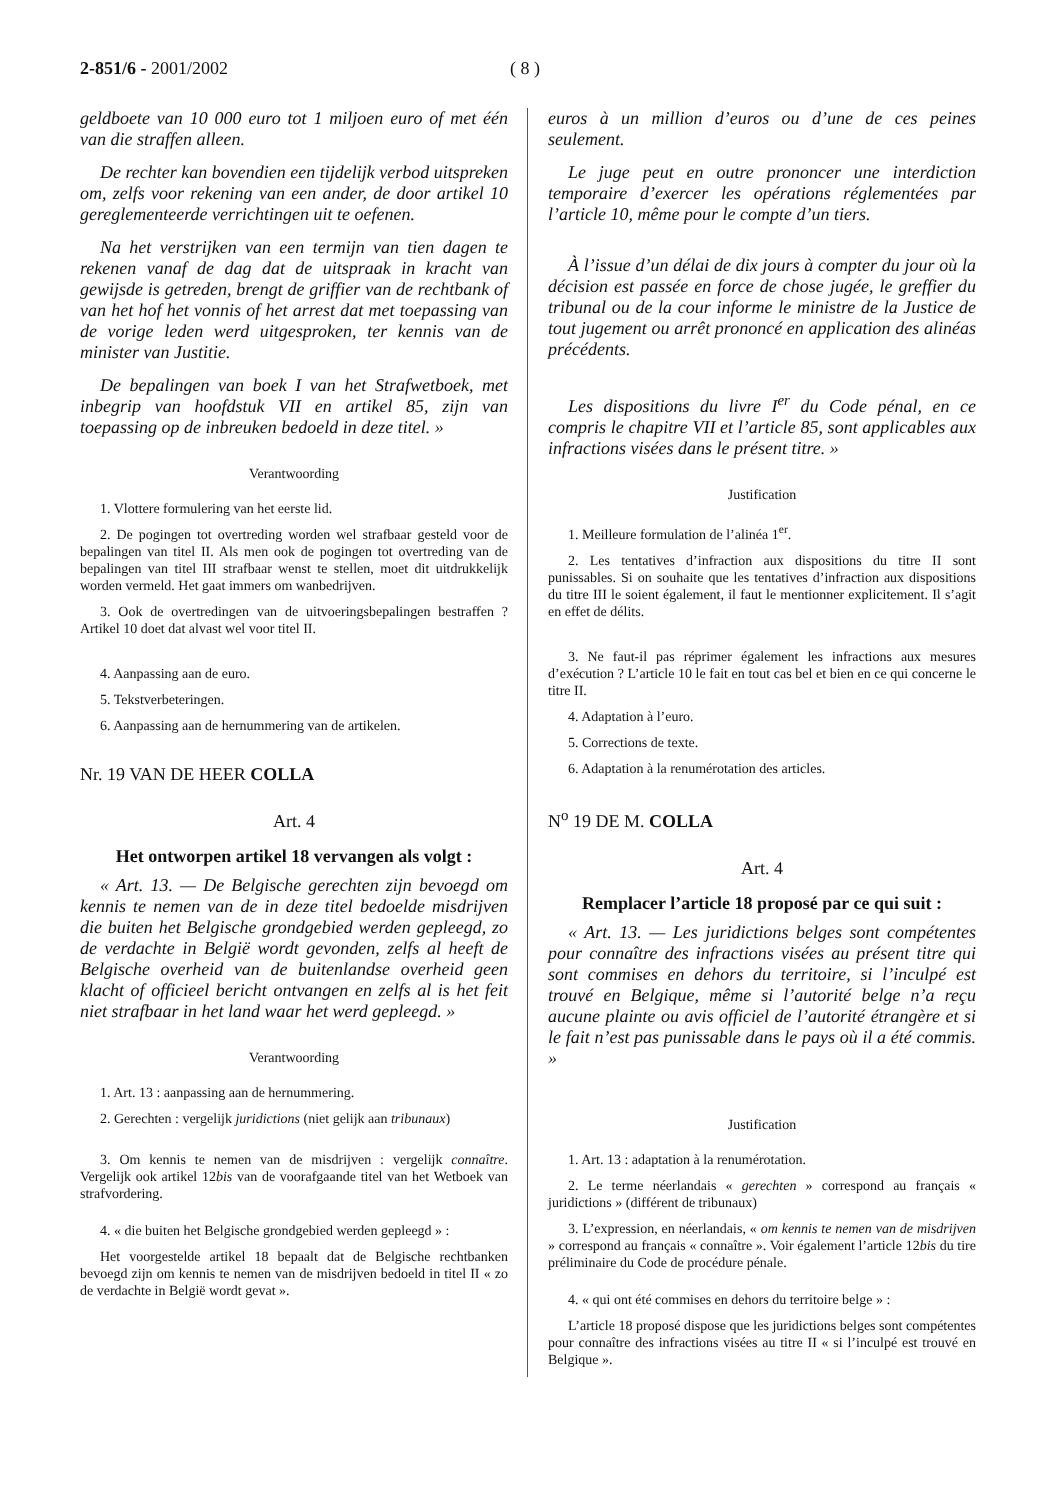2-851/6 - 2001/2002 ( 8 )
geldboete van 10 000 euro tot 1 miljoen euro of met één van die straffen alleen.
De rechter kan bovendien een tijdelijk verbod uitspreken om, zelfs voor rekening van een ander, de door artikel 10 gereglementeerde verrichtingen uit te oefenen.
Na het verstrijken van een termijn van tien dagen te rekenen vanaf de dag dat de uitspraak in kracht van gewijsde is getreden, brengt de griffier van de rechtbank of van het hof het vonnis of het arrest dat met toepassing van de vorige leden werd uitgesproken, ter kennis van de minister van Justitie.
De bepalingen van boek I van het Strafwetboek, met inbegrip van hoofdstuk VII en artikel 85, zijn van toepassing op de inbreuken bedoeld in deze titel. »
Verantwoording
1. Vlottere formulering van het eerste lid.
2. De pogingen tot overtreding worden wel strafbaar gesteld voor de bepalingen van titel II. Als men ook de pogingen tot overtreding van de bepalingen van titel III strafbaar wenst te stellen, moet dit uitdrukkelijk worden vermeld. Het gaat immers om wanbedrijven.
3. Ook de overtredingen van de uitvoeringsbepalingen bestraffen ? Artikel 10 doet dat alvast wel voor titel II.
4. Aanpassing aan de euro.
5. Tekstverbeteringen.
6. Aanpassing aan de hernummering van de artikelen.
Nr. 19 VAN DE HEER COLLA
Art. 4
Het ontworpen artikel 18 vervangen als volgt :
« Art. 13. — De Belgische gerechten zijn bevoegd om kennis te nemen van de in deze titel bedoelde misdrijven die buiten het Belgische grondgebied werden gepleegd, zo de verdachte in België wordt gevonden, zelfs al heeft de Belgische overheid van de buitenlandse overheid geen klacht of officieel bericht ontvangen en zelfs al is het feit niet strafbaar in het land waar het werd gepleegd. »
Verantwoording
1. Art. 13 : aanpassing aan de hernummering.
2. Gerechten : vergelijk juridictions (niet gelijk aan tribunaux)
3. Om kennis te nemen van de misdrijven : vergelijk connaître. Vergelijk ook artikel 12bis van de voorafgaande titel van het Wetboek van strafvordering.
4. « die buiten het Belgische grondgebied werden gepleegd » :
Het voorgestelde artikel 18 bepaalt dat de Belgische rechtbanken bevoegd zijn om kennis te nemen van de misdrijven bedoeld in titel II « zo de verdachte in België wordt gevat ».
euros à un million d’euros ou d’une de ces peines seulement.
Le juge peut en outre prononcer une interdiction temporaire d’exercer les opérations réglementées par l’article 10, même pour le compte d’un tiers.
À l’issue d’un délai de dix jours à compter du jour où la décision est passée en force de chose jugée, le greffier du tribunal ou de la cour informe le ministre de la Justice de tout jugement ou arrêt prononcé en application des alinéas précédents.
Les dispositions du livre I<sup>er</sup> du Code pénal, en ce compris le chapitre VII et l’article 85, sont applicables aux infractions visées dans le présent titre. »
Justification
1. Meilleure formulation de l’alinéa 1<sup>er</sup>.
2. Les tentatives d’infraction aux dispositions du titre II sont punissables. Si on souhaite que les tentatives d’infraction aux dispositions du titre III le soient également, il faut le mentionner explicitement. Il s’agit en effet de délits.
3. Ne faut-il pas réprimer également les infractions aux mesures d’exécution ? L’article 10 le fait en tout cas bel et bien en ce qui concerne le titre II.
4. Adaptation à l’euro.
5. Corrections de texte.
6. Adaptation à la renumérotation des articles.
N<sup>o</sup> 19 DE M. COLLA
Art. 4
Remplacer l’article 18 proposé par ce qui suit :
« Art. 13. — Les juridictions belges sont compétentes pour connaître des infractions visées au présent titre qui sont commises en dehors du territoire, si l’inculpé est trouvé en Belgique, même si l’autorité belge n’a reçu aucune plainte ou avis officiel de l’autorité étrangère et si le fait n’est pas punissable dans le pays où il a été commis. »
Justification
1. Art. 13 : adaptation à la renumérotation.
2. Le terme néerlandais « gerechten » correspond au français « juridictions » (différent de tribunaux)
3. L’expression, en néerlandais, « om kennis te nemen van de misdrijven » correspond au français « connaître ». Voir également l’article 12bis du tire préliminaire du Code de procédure pénale.
4. « qui ont été commises en dehors du territoire belge » :
L’article 18 proposé dispose que les juridictions belges sont compétentes pour connaître des infractions visées au titre II « si l’inculpé est trouvé en Belgique ».